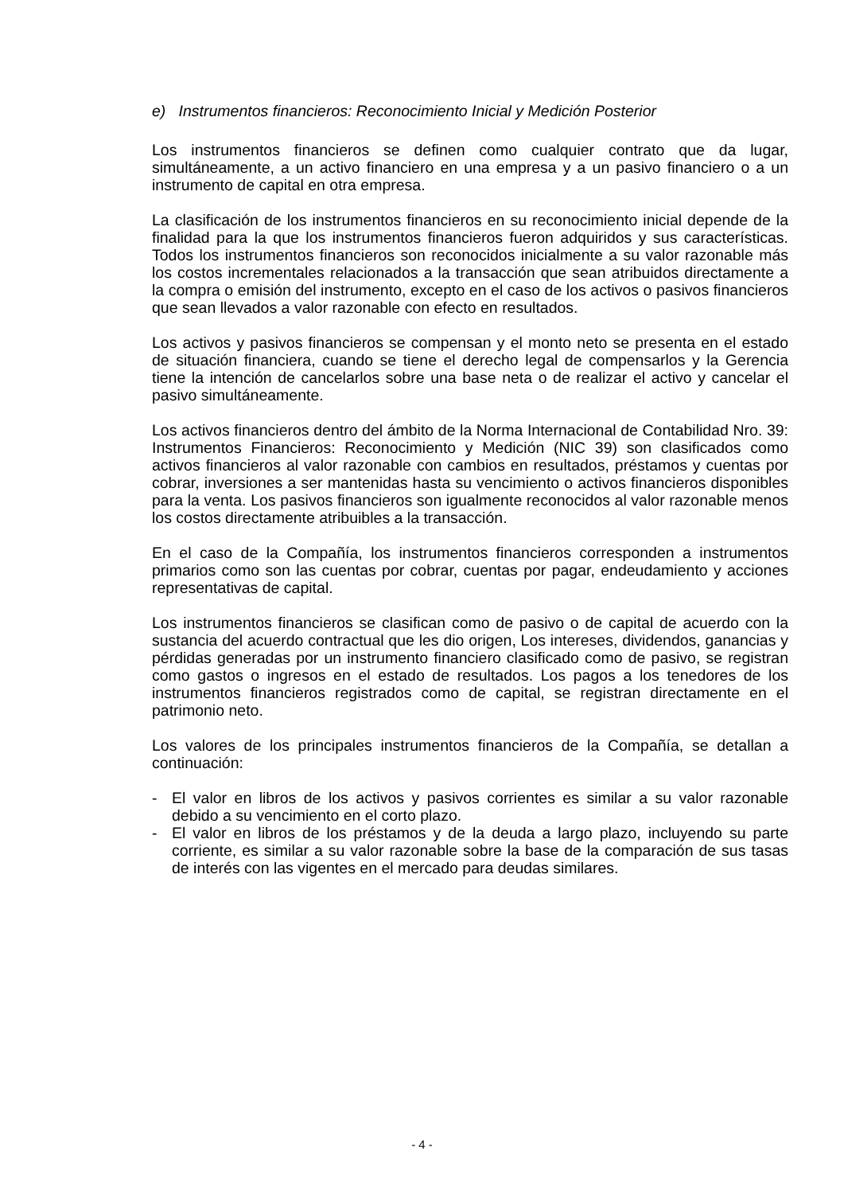e) Instrumentos financieros: Reconocimiento Inicial y Medición Posterior
Los instrumentos financieros se definen como cualquier contrato que da lugar, simultáneamente, a un activo financiero en una empresa y a un pasivo financiero o a un instrumento de capital en otra empresa.
La clasificación de los instrumentos financieros en su reconocimiento inicial depende de la finalidad para la que los instrumentos financieros fueron adquiridos y sus características. Todos los instrumentos financieros son reconocidos inicialmente a su valor razonable más los costos incrementales relacionados a la transacción que sean atribuidos directamente a la compra o emisión del instrumento, excepto en el caso de los activos o pasivos financieros que sean llevados a valor razonable con efecto en resultados.
Los activos y pasivos financieros se compensan y el monto neto se presenta en el estado de situación financiera, cuando se tiene el derecho legal de compensarlos y la Gerencia tiene la intención de cancelarlos sobre una base neta o de realizar el activo y cancelar el pasivo simultáneamente.
Los activos financieros dentro del ámbito de la Norma Internacional de Contabilidad Nro. 39: Instrumentos Financieros: Reconocimiento y Medición (NIC 39) son clasificados como activos financieros al valor razonable con cambios en resultados, préstamos y cuentas por cobrar, inversiones a ser mantenidas hasta su vencimiento o activos financieros disponibles para la venta. Los pasivos financieros son igualmente reconocidos al valor razonable menos los costos directamente atribuibles a la transacción.
En el caso de la Compañía, los instrumentos financieros corresponden a instrumentos primarios como son las cuentas por cobrar, cuentas por pagar, endeudamiento y acciones representativas de capital.
Los instrumentos financieros se clasifican como de pasivo o de capital de acuerdo con la sustancia del acuerdo contractual que les dio origen, Los intereses, dividendos, ganancias y pérdidas generadas por un instrumento financiero clasificado como de pasivo, se registran como gastos o ingresos en el estado de resultados. Los pagos a los tenedores de los instrumentos financieros registrados como de capital, se registran directamente en el patrimonio neto.
Los valores de los principales instrumentos financieros de la Compañía, se detallan a continuación:
- El valor en libros de los activos y pasivos corrientes es similar a su valor razonable debido a su vencimiento en el corto plazo.
- El valor en libros de los préstamos y de la deuda a largo plazo, incluyendo su parte corriente, es similar a su valor razonable sobre la base de la comparación de sus tasas de interés con las vigentes en el mercado para deudas similares.
- 4 -